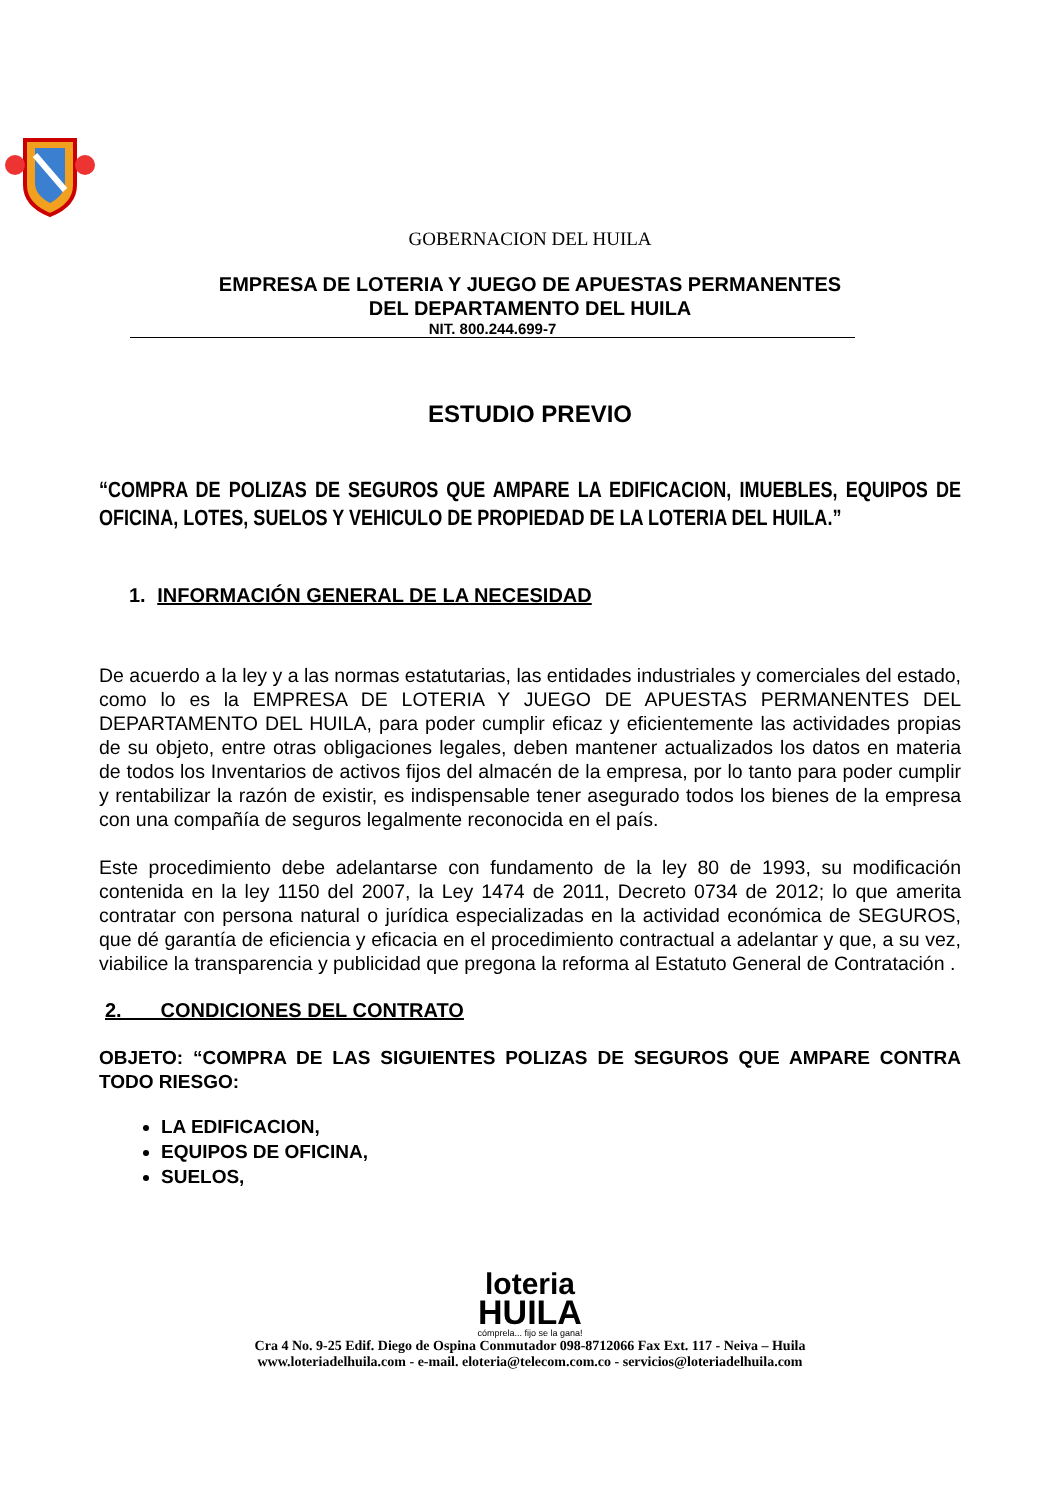GOBERNACION DEL HUILA
EMPRESA DE LOTERIA Y JUEGO DE APUESTAS PERMANENTES
DEL DEPARTAMENTO DEL HUILA
NIT. 800.244.699-7
ESTUDIO PREVIO
“COMPRA DE POLIZAS DE SEGUROS QUE AMPARE LA EDIFICACION, IMUEBLES, EQUIPOS DE OFICINA, LOTES, SUELOS Y VEHICULO DE PROPIEDAD DE LA LOTERIA DEL HUILA.”
1. INFORMACIÓN GENERAL DE LA NECESIDAD
De acuerdo a la ley y a las normas estatutarias, las entidades industriales y comerciales del estado, como lo es la EMPRESA DE LOTERIA Y JUEGO DE APUESTAS PERMANENTES DEL DEPARTAMENTO DEL HUILA, para poder cumplir eficaz y eficientemente las actividades propias de su objeto, entre otras obligaciones legales, deben mantener actualizados los datos en materia de todos los Inventarios de activos fijos del almacén de la empresa, por lo tanto para poder cumplir y rentabilizar la razón de existir, es indispensable tener asegurado todos los bienes de la empresa con una compañía de seguros legalmente reconocida en el país.
Este procedimiento debe adelantarse con fundamento de la ley 80 de 1993, su modificación contenida en la ley 1150 del 2007, la Ley 1474 de 2011, Decreto 0734 de 2012; lo que amerita contratar con persona natural o jurídica especializadas en la actividad económica de SEGUROS, que dé garantía de eficiencia y eficacia en el procedimiento contractual a adelantar y que, a su vez, viabilice la transparencia y publicidad que pregona la reforma al Estatuto General de Contratación .
2. CONDICIONES DEL CONTRATO
OBJETO: “COMPRA DE LAS SIGUIENTES POLIZAS DE SEGUROS QUE AMPARE CONTRA TODO RIESGO:
LA EDIFICACION,
EQUIPOS DE OFICINA,
SUELOS,
loteria
HUILA
cómprela... fijo se la gana!
Cra 4 No. 9-25 Edif. Diego de Ospina Conmutador 098-8712066 Fax Ext. 117 - Neiva – Huila
www.loteriadelhuila.com - e-mail. eloteria@telecom.com.co - servicios@loteriadelhuila.com